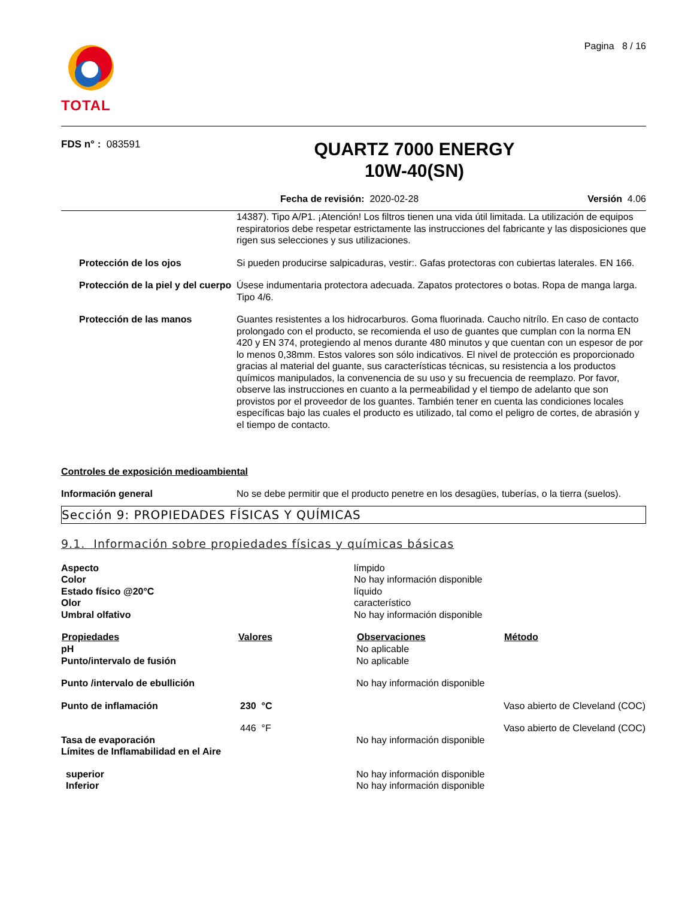TOTAL
Pagina 8 / 16
FDS n° : 083591
QUARTZ 7000 ENERGY
10W-40(SN)
Fecha de revisión: 2020-02-28 Versión 4.06
| | 14387). Tipo A/P1. ¡Atención! Los filtros tienen una vida útil limitada. La utilización de equipos respiratorios debe respetar estrictamente las instrucciones del fabricante y las disposiciones que rigen sus selecciones y sus utilizaciones. |
| Protección de los ojos | Si pueden producirse salpicaduras, vestir:. Gafas protectoras con cubiertas laterales. EN 166. |
| Protección de la piel y del cuerpo | Úsese indumentaria protectora adecuada. Zapatos protectores o botas. Ropa de manga larga. Tipo 4/6. |
| Protección de las manos | Guantes resistentes a los hidrocarburos. Goma fluorinada. Caucho nitrílo. En caso de contacto prolongado con el producto, se recomienda el uso de guantes que cumplan con la norma EN 420 y EN 374, protegiendo al menos durante 480 minutos y que cuentan con un espesor de por lo menos 0,38mm. Estos valores son sólo indicativos. El nivel de protección es proporcionado gracias al material del guante, sus características técnicas, su resistencia a los productos químicos manipulados, la convenencia de su uso y su frecuencia de reemplazo. Por favor, observe las instrucciones en cuanto a la permeabilidad y el tiempo de adelanto que son provistos por el proveedor de los guantes. También tener en cuenta las condiciones locales específicas bajo las cuales el producto es utilizado, tal como el peligro de cortes, de abrasión y el tiempo de contacto. |
Controles de exposición medioambiental
| Información general | No se debe permitir que el producto penetre en los desagües, tuberías, o la tierra (suelos). |
Sección 9: PROPIEDADES FÍSICAS Y QUÍMICAS
9.1. Información sobre propiedades físicas y químicas básicas
| Aspecto | límpido |
| Color | No hay información disponible |
| Estado físico @20°C | líquido |
| Olor | característico |
| Umbral olfativo | No hay información disponible |
| Propiedades | Valores | Observaciones | Método |
| --- | --- | --- | --- |
| pH | | No aplicable | |
| Punto/intervalo de fusión | | No aplicable | |
| Punto /intervalo de ebullición | | No hay información disponible | |
| Punto de inflamación | 230 °C | | Vaso abierto de Cleveland (COC) |
| | 446 °F | | Vaso abierto de Cleveland (COC) |
| Tasa de evaporación | | No hay información disponible | |
| Límites de Inflamabilidad en el Aire | | | |
| superior | | No hay información disponible | |
| Inferior | | No hay información disponible | |